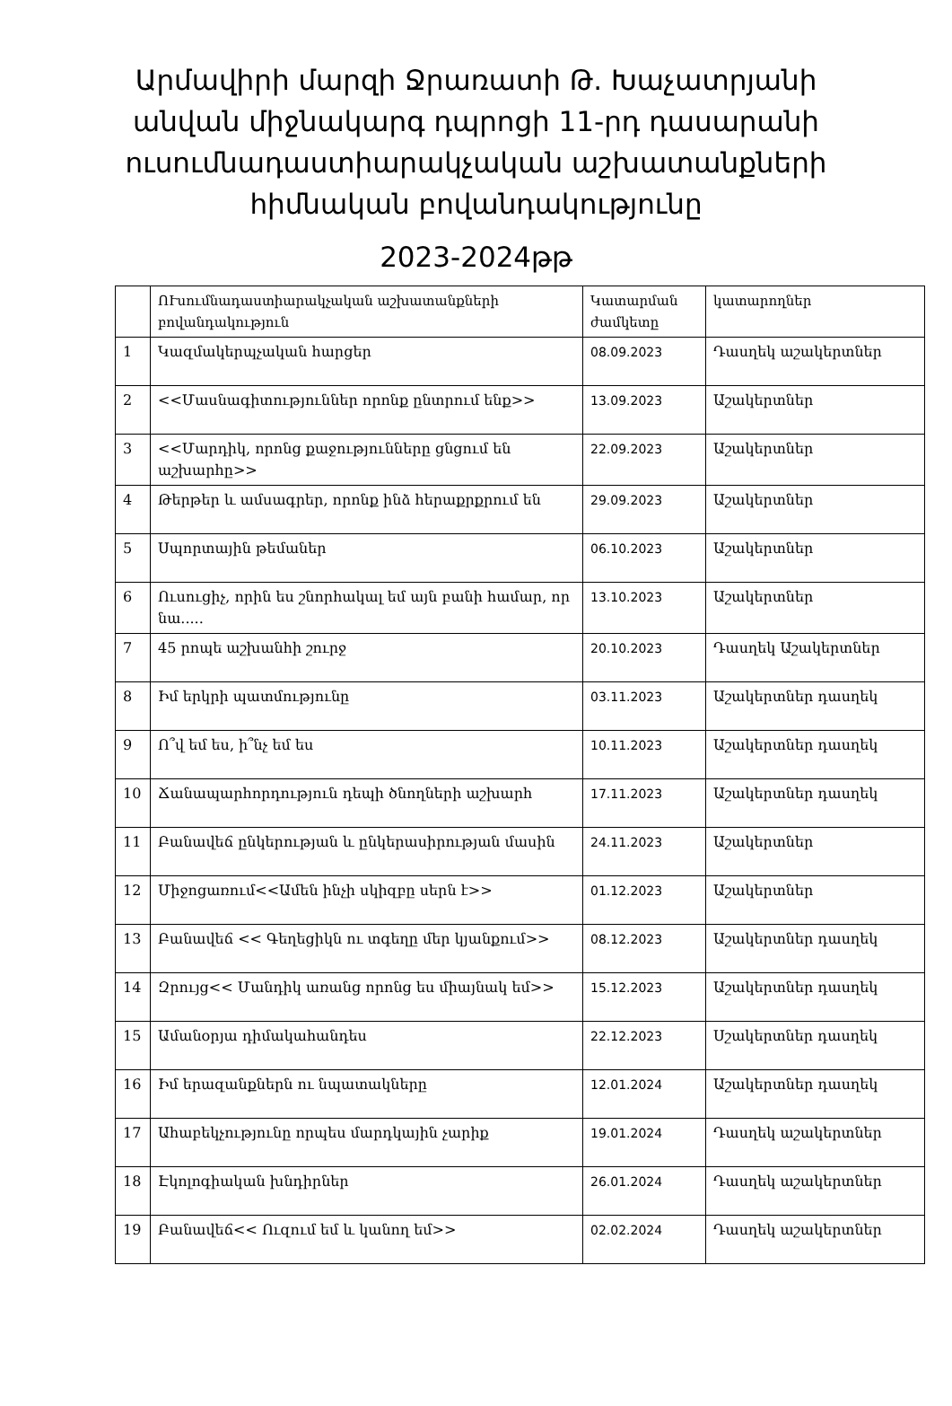Արմավիրի մարզի Ջրառատի Թ. Խաչատրյանի անվան միջնակարգ դպրոցի 11-րդ դասարանի ուսումնադաստիարակչական աշխատանքների հիմնական բովանդակությունը
2023-2024թթ
| | ՈՒսումնադաստիարակչական աշխատանքների բովանդակություն | Կատարման ժամկետը | կատարողներ |
| --- | --- | --- | --- |
| 1 | Կազմակերպչական հարցեր | 08.09.2023 | Դասղեկ աշակերտներ |
| 2 | <<Մասնագիտություններ որոնք ընտրում ենք>> | 13.09.2023 | Աշակերտներ |
| 3 | <<Մարդիկ, որոնց քաջությունները ցնցում են աշխարհը>> | 22.09.2023 | Աշակերտներ |
| 4 | Թերթեր և ամսագրեր, որոնք ինձ հերաքրքրում են | 29.09.2023 | Աշակերտներ |
| 5 | Սպորտային թեմաներ | 06.10.2023 | Աշակերտներ |
| 6 | Ուսուցիչ, որին ես շնորհակալ եմ այն բանի համար, որ նա..... | 13.10.2023 | Աշակերտներ |
| 7 | 45 րոպե աշխանհի շուրջ | 20.10.2023 | Դասղեկ Աշակերտներ |
| 8 | Իմ երկրի պատմությունը | 03.11.2023 | Աշակերտներ դասղեկ |
| 9 | Ո՞վ եմ ես, ի՞նչ եմ ես | 10.11.2023 | Աշակերտներ դասղեկ |
| 10 | Ճանապարհորդություն դեպի ծնողների աշխարհ | 17.11.2023 | Աշակերտներ դասղեկ |
| 11 | Բանավեճ ընկերության և ընկերասիրության մասին | 24.11.2023 | Աշակերտներ |
| 12 | Միջոցառում<<Ամեն ինչի սկիզբը սերն է>> | 01.12.2023 | Աշակերտներ |
| 13 | Բանավեճ << Գեղեցիկն ու տգեղը մեր կյանքում>> | 08.12.2023 | Աշակերտներ դասղեկ |
| 14 | Զրույց<< Մանդիկ առանց որոնց ես միայնակ եմ>> | 15.12.2023 | Աշակերտներ դասղեկ |
| 15 | Ամանօրյա դիմակահանդես | 22.12.2023 | Սշակերտներ դասղեկ |
| 16 | Իմ երազանքներն ու նպատակները | 12.01.2024 | Աշակերտներ դասղեկ |
| 17 | Ահաբեկչությունը որպես մարդկային չարիք | 19.01.2024 | Դասղեկ աշակերտներ |
| 18 | Էկոլոգիական խնդիրներ | 26.01.2024 | Դասղեկ աշակերտներ |
| 19 | Բանավեճ<< Ուզում եմ և կանող եմ>> | 02.02.2024 | Դասղեկ աշակերտներ |